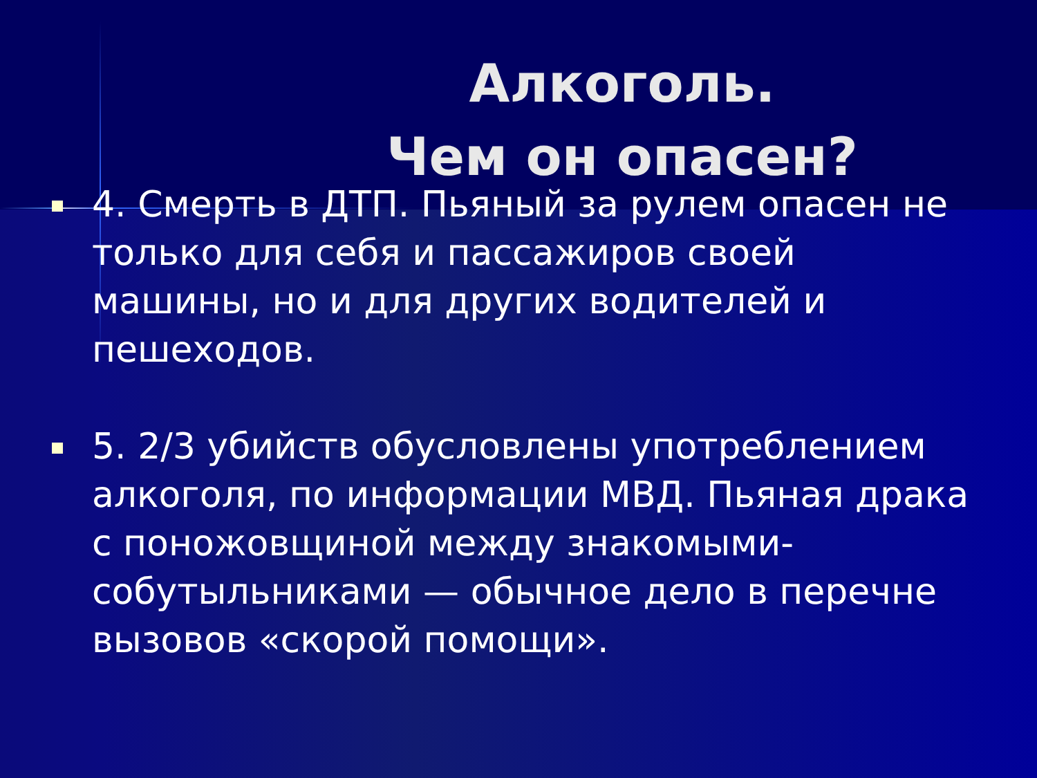Алкоголь.
Чем он опасен?
■
4. Смерть в ДТП. Пьяный за рулем опасен не только для себя и пассажиров своей машины, но и для других водителей и пешеходов.
■
5. 2/3 убийств обусловлены употреблением алкоголя, по информации МВД. Пьяная драка с поножовщиной между знакомыми-собутыльниками — обычное дело в перечне вызовов «скорой помощи».